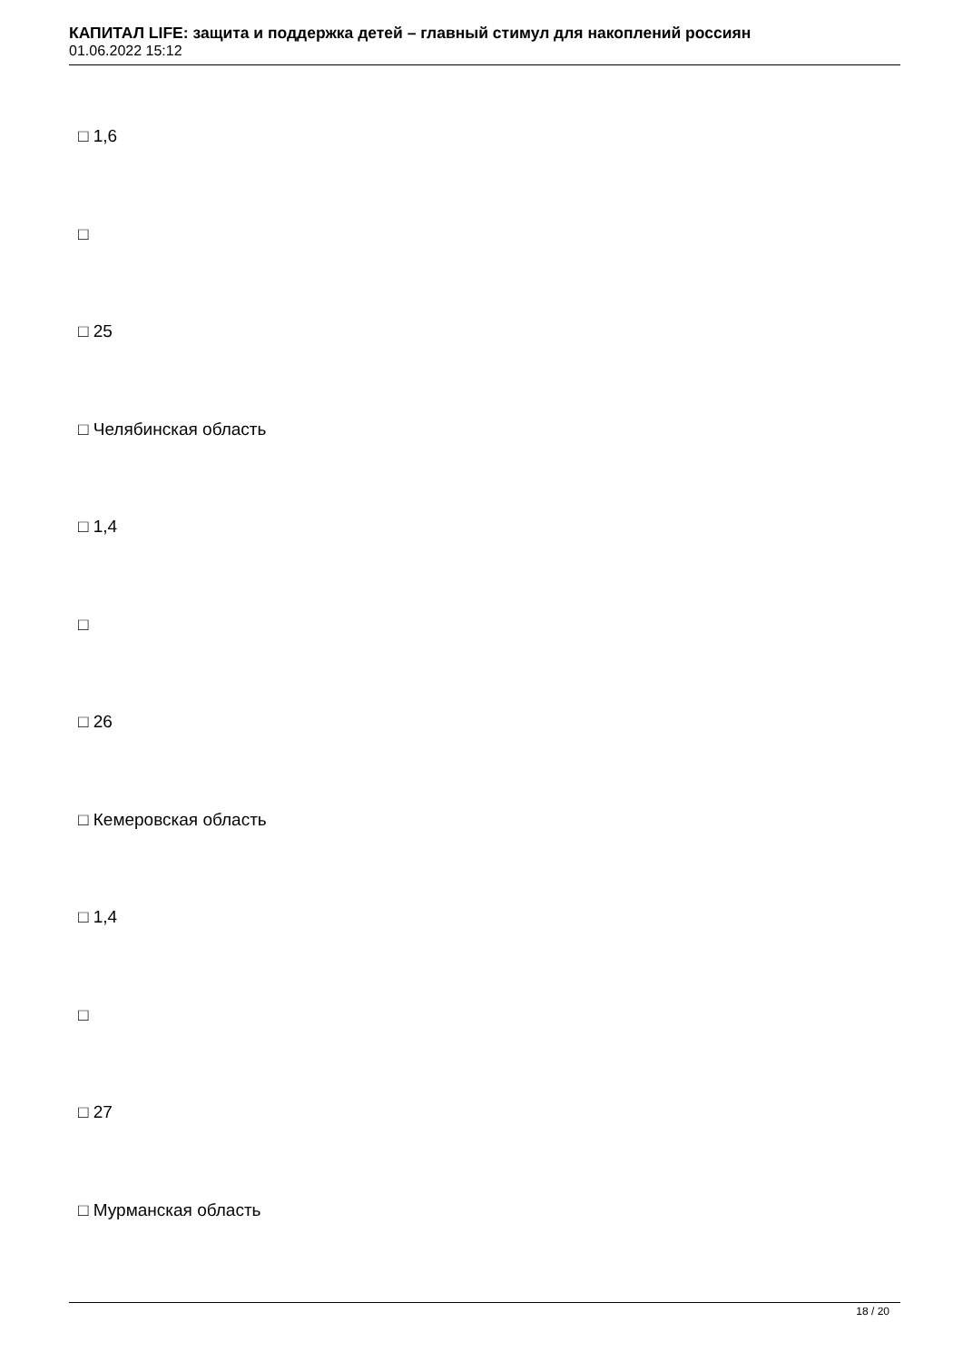КАПИТАЛ LIFE: защита и поддержка детей – главный стимул для накоплений россиян
01.06.2022 15:12
□ 1,6
□
□ 25
□ Челябинская область
□ 1,4
□
□ 26
□ Кемеровская область
□ 1,4
□
□ 27
□ Мурманская область
18 / 20